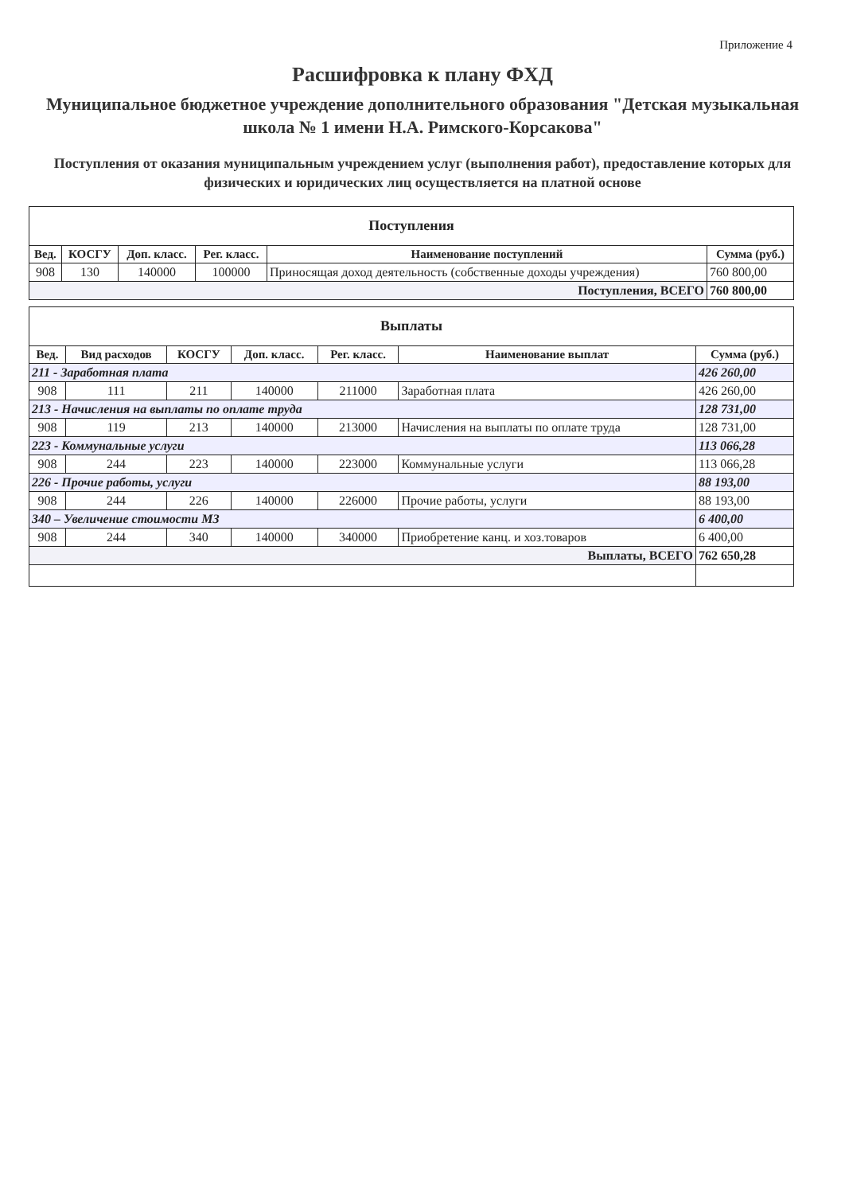Приложение 4
Расшифровка к плану ФХД
Муниципальное бюджетное учреждение дополнительного образования "Детская музыкальная школа № 1 имени Н.А. Римского-Корсакова"
Поступления от оказания муниципальным учреждением услуг (выполнения работ), предоставление которых для физических и юридических лиц осуществляется на платной основе
| Поступления | | | | | |
| --- | --- | --- | --- | --- | --- |
| Вед. | КОСГУ | Доп. класс. | Рег. класс. | Наименование поступлений | Сумма (руб.) |
| 908 | 130 | 140000 | 100000 | Приносящая доход деятельность (собственные доходы учреждения) | 760 800,00 |
| Поступления, ВСЕГО | | | | | 760 800,00 |
| Выплаты | | | | | | |
| --- | --- | --- | --- | --- | --- | --- |
| Вед. | Вид расходов | КОСГУ | Доп. класс. | Рег. класс. | Наименование выплат | Сумма (руб.) |
| 211 - Заработная плата | | | | | | 426 260,00 |
| 908 | 111 | 211 | 140000 | 211000 | Заработная плата | 426 260,00 |
| 213 - Начисления на выплаты по оплате труда | | | | | | 128 731,00 |
| 908 | 119 | 213 | 140000 | 213000 | Начисления на выплаты по оплате труда | 128 731,00 |
| 223 - Коммунальные услуги | | | | | | 113 066,28 |
| 908 | 244 | 223 | 140000 | 223000 | Коммунальные услуги | 113 066,28 |
| 226 - Прочие работы, услуги | | | | | | 88 193,00 |
| 908 | 244 | 226 | 140000 | 226000 | Прочие работы, услуги | 88 193,00 |
| 340 – Увеличение стоимости МЗ | | | | | | 6 400,00 |
| 908 | 244 | 340 | 140000 | 340000 | Приобретение канц. и хоз.товаров | 6 400,00 |
| Выплаты, ВСЕГО | | | | | | 762 650,28 |